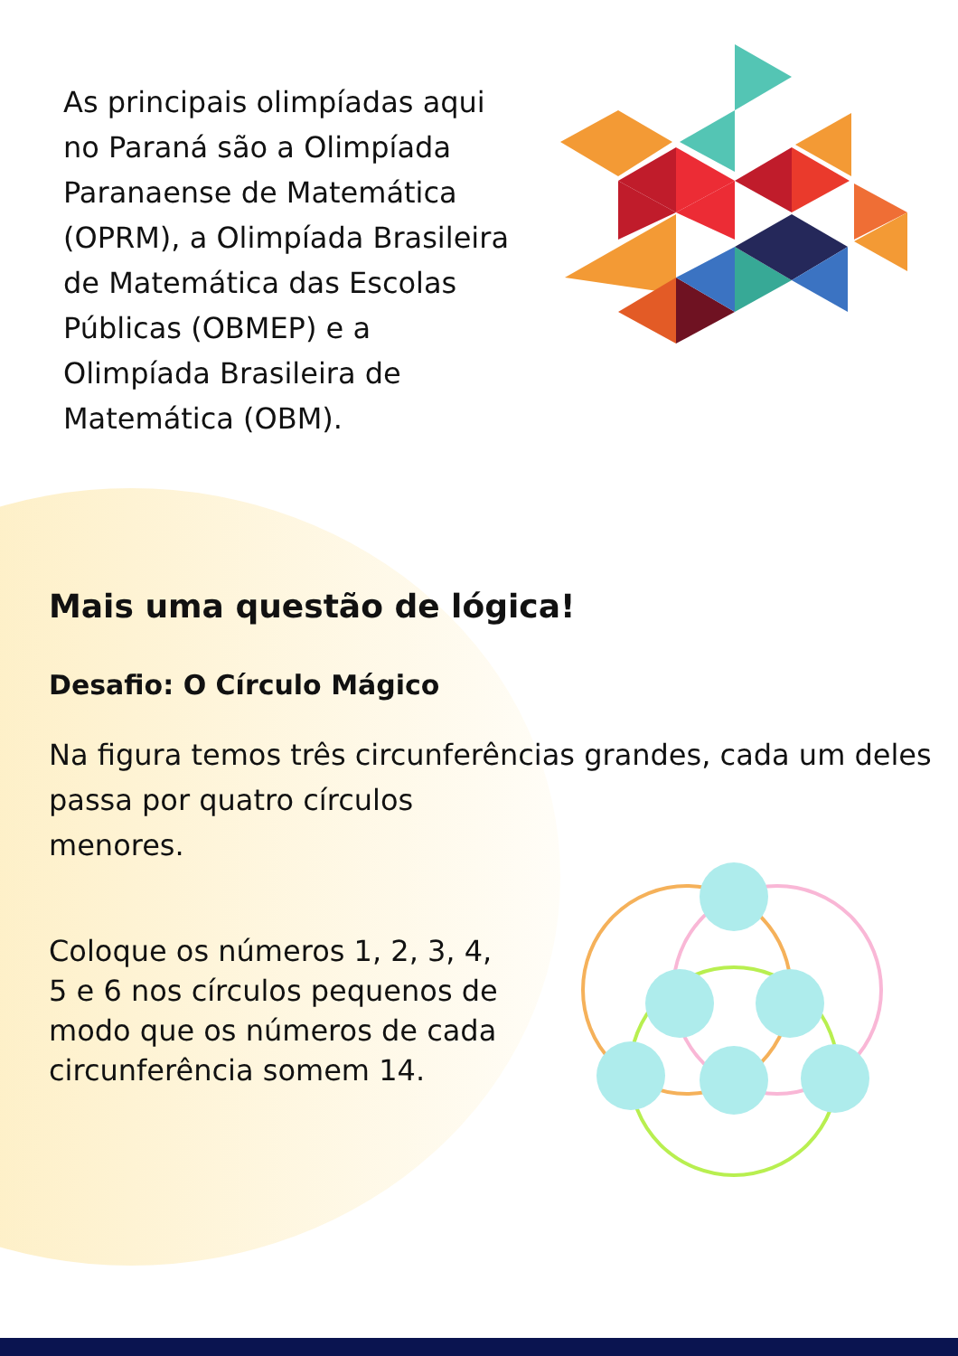As principais olimpíadas aqui no Paraná são a Olimpíada Paranaense de Matemática (OPRM), a Olimpíada Brasileira de Matemática das Escolas Públicas (OBMEP) e a Olimpíada Brasileira de Matemática (OBM).
Mais uma questão de lógica!
Desafio: O Círculo Mágico
Na figura temos três circunferências grandes, cada um deles passa por quatro círculos
menores.
Coloque os números 1, 2, 3, 4, 5 e 6 nos círculos pequenos de modo que os números de cada circunferência somem 14.